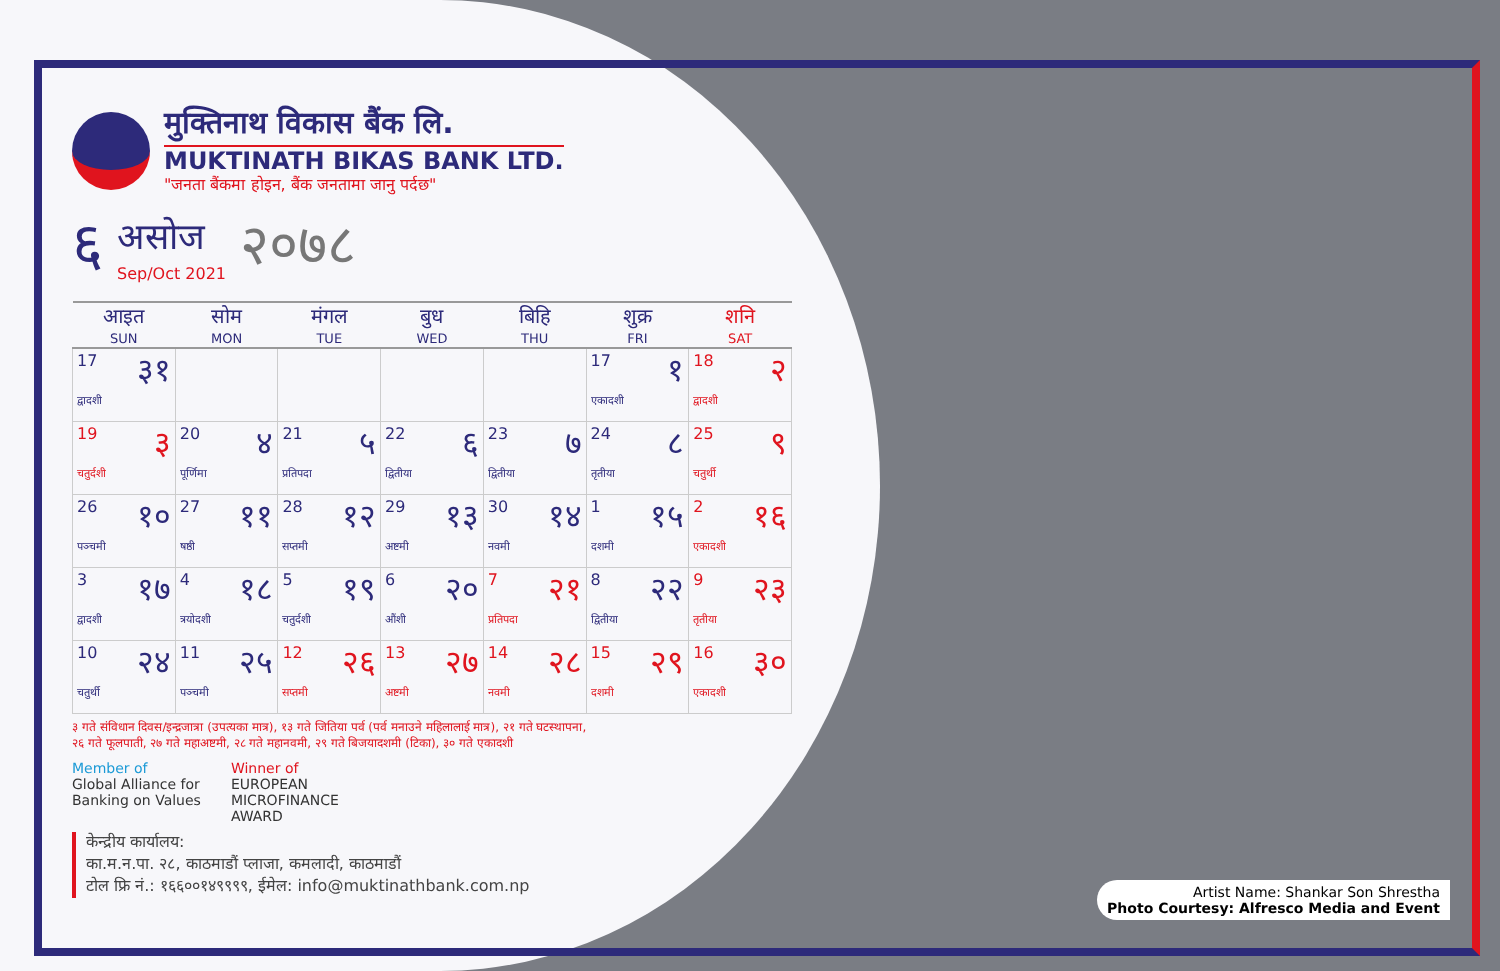मुक्तिनाथ विकास बैंक लि.
MUKTINATH BIKAS BANK LTD.
"जनता बैंकमा होइन, बैंक जनतामा जानु पर्दछ"
६
असोज
Sep/Oct 2021
२०७८
| आइत SUN | सोम MON | मंगल TUE | बुध WED | बिहि THU | शुक्र FRI | शनि SAT |
| --- | --- | --- | --- | --- | --- | --- |
| 17 ३१ द्वादशी | | | | | 17 १ एकादशी | 18 २ द्वादशी |
| 19 ३ चतुर्दशी | 20 ४ पूर्णिमा | 21 ५ प्रतिपदा | 22 ६ द्वितीया | 23 ७ द्वितीया | 24 ८ तृतीया | 25 ९ चतुर्थी |
| 26 १० पञ्चमी | 27 ११ षष्ठी | 28 १२ सप्तमी | 29 १३ अष्टमी | 30 १४ नवमी | 1 १५ दशमी | 2 १६ एकादशी |
| 3 १७ द्वादशी | 4 १८ त्रयोदशी | 5 १९ चतुर्दशी | 6 २० औंशी | 7 २१ प्रतिपदा | 8 २२ द्वितीया | 9 २३ तृतीया |
| 10 २४ चतुर्थी | 11 २५ पञ्चमी | 12 २६ सप्तमी | 13 २७ अष्टमी | 14 २८ नवमी | 15 २९ दशमी | 16 ३० एकादशी |
३ गते संविधान दिवस/इन्द्रजात्रा (उपत्यका मात्र), १३ गते जितिया पर्व (पर्व मनाउने महिलालाई मात्र), २१ गते घटस्थापना,
२६ गते फूलपाती, २७ गते महाअष्टमी, २८ गते महानवमी, २९ गते बिजयादशमी (टिका), ३० गते एकादशी
Member of
Global Alliance for
Banking on Values
Winner of
EUROPEAN
MICROFINANCE
AWARD
केन्द्रीय कार्यालय:
का.म.न.पा. २८, काठमाडौं प्लाजा, कमलादी, काठमाडौं
टोल फ्रि नं.: १६६००१४९९९९, ईमेल: info@muktinathbank.com.np
Artist Name: Shankar Son Shrestha
Photo Courtesy: Alfresco Media and Event